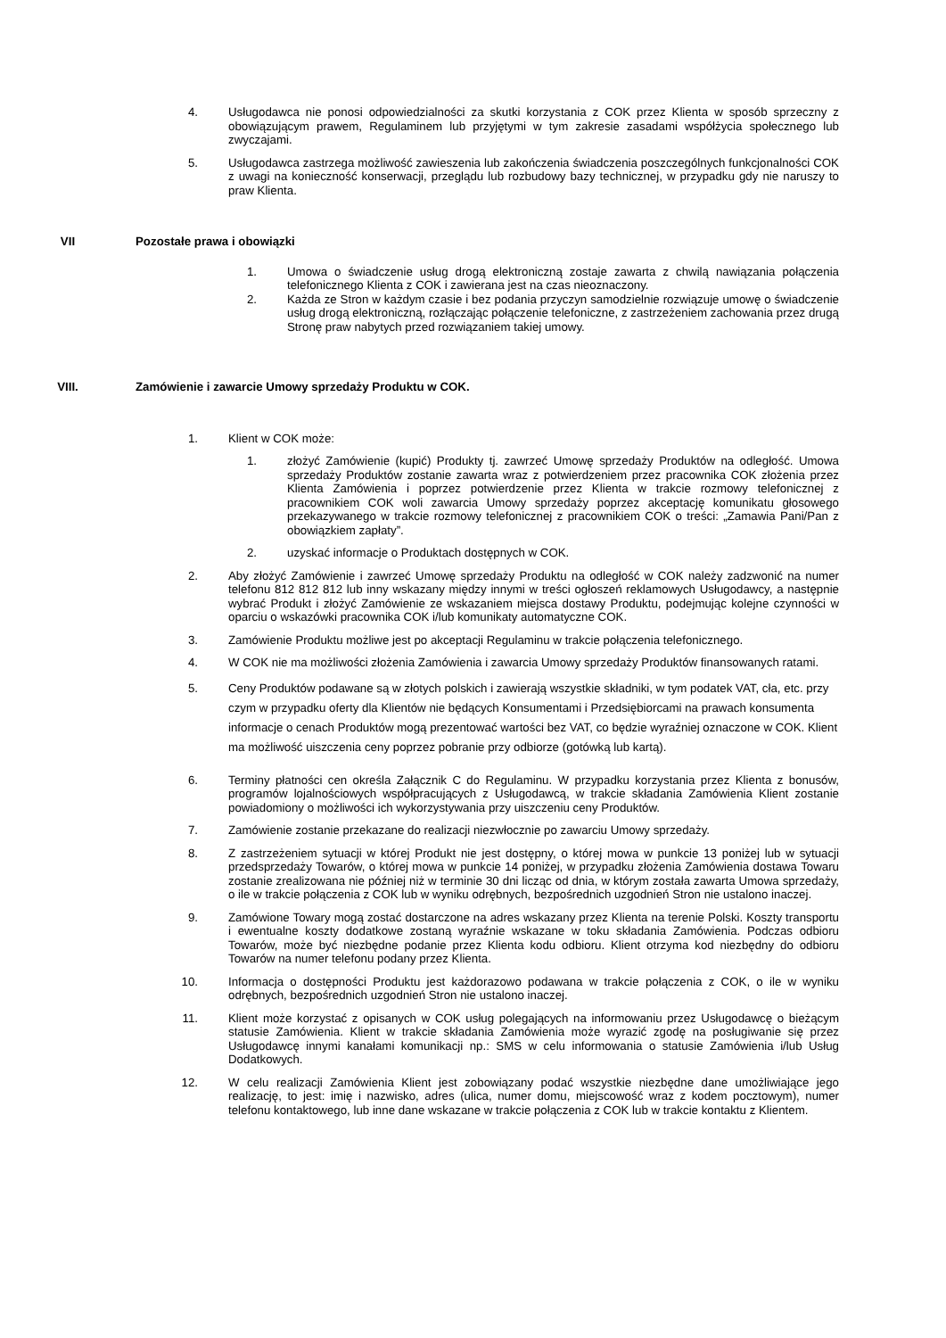4. Usługodawca nie ponosi odpowiedzialności za skutki korzystania z COK przez Klienta w sposób sprzeczny z obowiązującym prawem, Regulaminem lub przyjętymi w tym zakresie zasadami współżycia społecznego lub zwyczajami.
5. Usługodawca zastrzega możliwość zawieszenia lub zakończenia świadczenia poszczególnych funkcjonalności COK z uwagi na konieczność konserwacji, przeglądu lub rozbudowy bazy technicznej, w przypadku gdy nie naruszy to praw Klienta.
VII Pozostałe prawa i obowiązki
1. Umowa o świadczenie usług drogą elektroniczną zostaje zawarta z chwilą nawiązania połączenia telefonicznego Klienta z COK i zawierana jest na czas nieoznaczony.
2. Każda ze Stron w każdym czasie i bez podania przyczyn samodzielnie rozwiązuje umowę o świadczenie usług drogą elektroniczną, rozłączając połączenie telefoniczne, z zastrzeżeniem zachowania przez drugą Stronę praw nabytych przed rozwiązaniem takiej umowy.
VIII. Zamówienie i zawarcie Umowy sprzedaży Produktu w COK.
1. Klient w COK może:
1. złożyć Zamówienie (kupić) Produkty tj. zawrzeć Umowę sprzedaży Produktów na odległość. Umowa sprzedaży Produktów zostanie zawarta wraz z potwierdzeniem przez pracownika COK złożenia przez Klienta Zamówienia i poprzez potwierdzenie przez Klienta w trakcie rozmowy telefonicznej z pracownikiem COK woli zawarcia Umowy sprzedaży poprzez akceptację komunikatu głosowego przekazywanego w trakcie rozmowy telefonicznej z pracownikiem COK o treści: „Zamawia Pani/Pan z obowiązkiem zapłaty”.
2. uzyskać informacje o Produktach dostępnych w COK.
2. Aby złożyć Zamówienie i zawrzeć Umowę sprzedaży Produktu na odległość w COK należy zadzwonić na numer telefonu 812 812 812 lub inny wskazany między innymi w treści ogłoszeń reklamowych Usługodawcy, a następnie wybrać Produkt i złożyć Zamówienie ze wskazaniem miejsca dostawy Produktu, podejmując kolejne czynności w oparciu o wskazówki pracownika COK i/lub komunikaty automatyczne COK.
3. Zamówienie Produktu możliwe jest po akceptacji Regulaminu w trakcie połączenia telefonicznego.
4. W COK nie ma możliwości złożenia Zamówienia i zawarcia Umowy sprzedaży Produktów finansowanych ratami.
5. Ceny Produktów podawane są w złotych polskich i zawierają wszystkie składniki, w tym podatek VAT, cła, etc. przy czym w przypadku oferty dla Klientów nie będących Konsumentami i Przedsiębiorcami na prawach konsumenta informacje o cenach Produktów mogą prezentować wartości bez VAT, co będzie wyraźniej oznaczone w COK. Klient ma możliwość uiszczenia ceny poprzez pobranie przy odbiorze (gotówką lub kartą).
6. Terminy płatności cen określa Załącznik C do Regulaminu. W przypadku korzystania przez Klienta z bonusów, programów lojalnościowych współpracujących z Usługodawcą, w trakcie składania Zamówienia Klient zostanie powiadomiony o możliwości ich wykorzystywania przy uiszczeniu ceny Produktów.
7. Zamówienie zostanie przekazane do realizacji niezwłocznie po zawarciu Umowy sprzedaży.
8. Z zastrzeżeniem sytuacji w której Produkt nie jest dostępny, o której mowa w punkcie 13 poniżej lub w sytuacji przedsprzedaży Towarów, o której mowa w punkcie 14 poniżej, w przypadku złożenia Zamówienia dostawa Towaru zostanie zrealizowana nie później niż w terminie 30 dni licząc od dnia, w którym została zawarta Umowa sprzedaży, o ile w trakcie połączenia z COK lub w wyniku odrębnych, bezpośrednich uzgodnień Stron nie ustalono inaczej.
9. Zamówione Towary mogą zostać dostarczone na adres wskazany przez Klienta na terenie Polski. Koszty transportu i ewentualne koszty dodatkowe zostaną wyraźnie wskazane w toku składania Zamówienia. Podczas odbioru Towarów, może być niezbędne podanie przez Klienta kodu odbioru. Klient otrzyma kod niezbędny do odbioru Towarów na numer telefonu podany przez Klienta.
10. Informacja o dostępności Produktu jest każdorazowo podawana w trakcie połączenia z COK, o ile w wyniku odrębnych, bezpośrednich uzgodnień Stron nie ustalono inaczej.
11. Klient może korzystać z opisanych w COK usług polegających na informowaniu przez Usługodawcę o bieżącym statusie Zamówienia. Klient w trakcie składania Zamówienia może wyrazić zgodę na posługiwanie się przez Usługodawcę innymi kanałami komunikacji np.: SMS w celu informowania o statusie Zamówienia i/lub Usług Dodatkowych.
12. W celu realizacji Zamówienia Klient jest zobowiązany podać wszystkie niezbędne dane umożliwiające jego realizację, to jest: imię i nazwisko, adres (ulica, numer domu, miejscowość wraz z kodem pocztowym), numer telefonu kontaktowego, lub inne dane wskazane w trakcie połączenia z COK lub w trakcie kontaktu z Klientem.